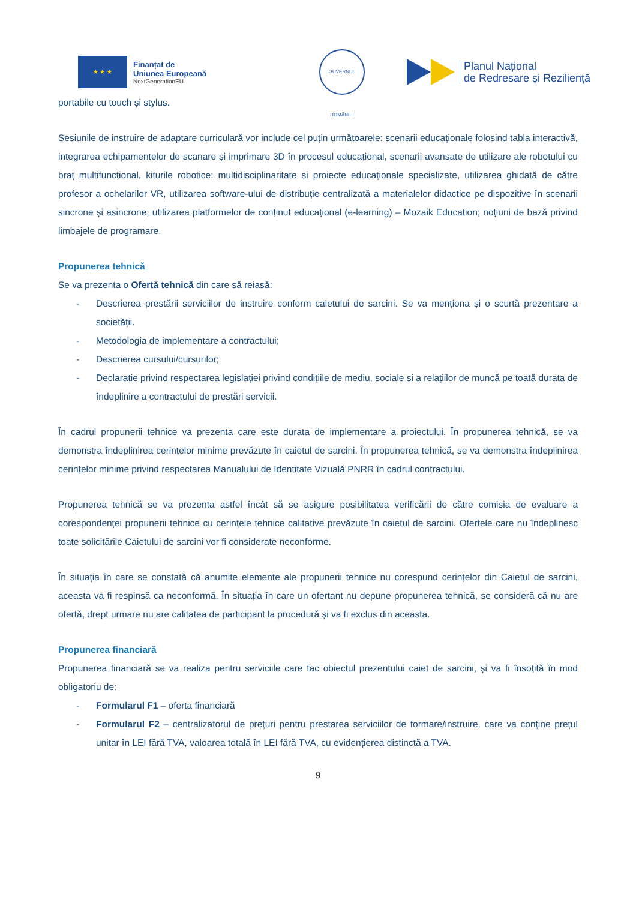★ ★ ★
Finanțat de
Uniunea Europeană
NextGenerationEU
GUVERNUL ROMÂNIEI
Planul Național
de Redresare și Reziliență
portabile cu touch și stylus.
Sesiunile de instruire de adaptare curriculară vor include cel puțin următoarele: scenarii educaționale folosind tabla interactivă, integrarea echipamentelor de scanare și imprimare 3D în procesul educațional, scenarii avansate de utilizare ale robotului cu braț multifuncțional, kiturile robotice: multidisciplinaritate și proiecte educaționale specializate, utilizarea ghidată de către profesor a ochelarilor VR, utilizarea software-ului de distribuție centralizată a materialelor didactice pe dispozitive în scenarii sincrone și asincrone; utilizarea platformelor de conținut educațional (e-learning) – Mozaik Education; noțiuni de bază privind limbajele de programare.
Propunerea tehnică
Se va prezenta o Ofertă tehnică din care să reiasă:
- Descrierea prestării serviciilor de instruire conform caietului de sarcini. Se va menționa și o scurtă prezentare a societății.
- Metodologia de implementare a contractului;
- Descrierea cursului/cursurilor;
- Declarație privind respectarea legislației privind condițiile de mediu, sociale și a relațiilor de muncă pe toată durata de îndeplinire a contractului de prestări servicii.
În cadrul propunerii tehnice va prezenta care este durata de implementare a proiectului. În propunerea tehnică, se va demonstra îndeplinirea cerințelor minime prevăzute în caietul de sarcini. În propunerea tehnică, se va demonstra îndeplinirea cerințelor minime privind respectarea Manualului de Identitate Vizuală PNRR în cadrul contractului.
Propunerea tehnică se va prezenta astfel încât să se asigure posibilitatea verificării de către comisia de evaluare a corespondenței propunerii tehnice cu cerințele tehnice calitative prevăzute în caietul de sarcini. Ofertele care nu îndeplinesc toate solicitările Caietului de sarcini vor fi considerate neconforme.
În situația în care se constată că anumite elemente ale propunerii tehnice nu corespund cerințelor din Caietul de sarcini, aceasta va fi respinsă ca neconformă. În situația în care un ofertant nu depune propunerea tehnică, se consideră că nu are ofertă, drept urmare nu are calitatea de participant la procedură și va fi exclus din aceasta.
Propunerea financiară
Propunerea financiară se va realiza pentru serviciile care fac obiectul prezentului caiet de sarcini, și va fi însoțită în mod obligatoriu de:
- Formularul F1 – oferta financiară
- Formularul F2 – centralizatorul de prețuri pentru prestarea serviciilor de formare/instruire, care va conține prețul unitar în LEI fără TVA, valoarea totală în LEI fără TVA, cu evidențierea distinctă a TVA.
9